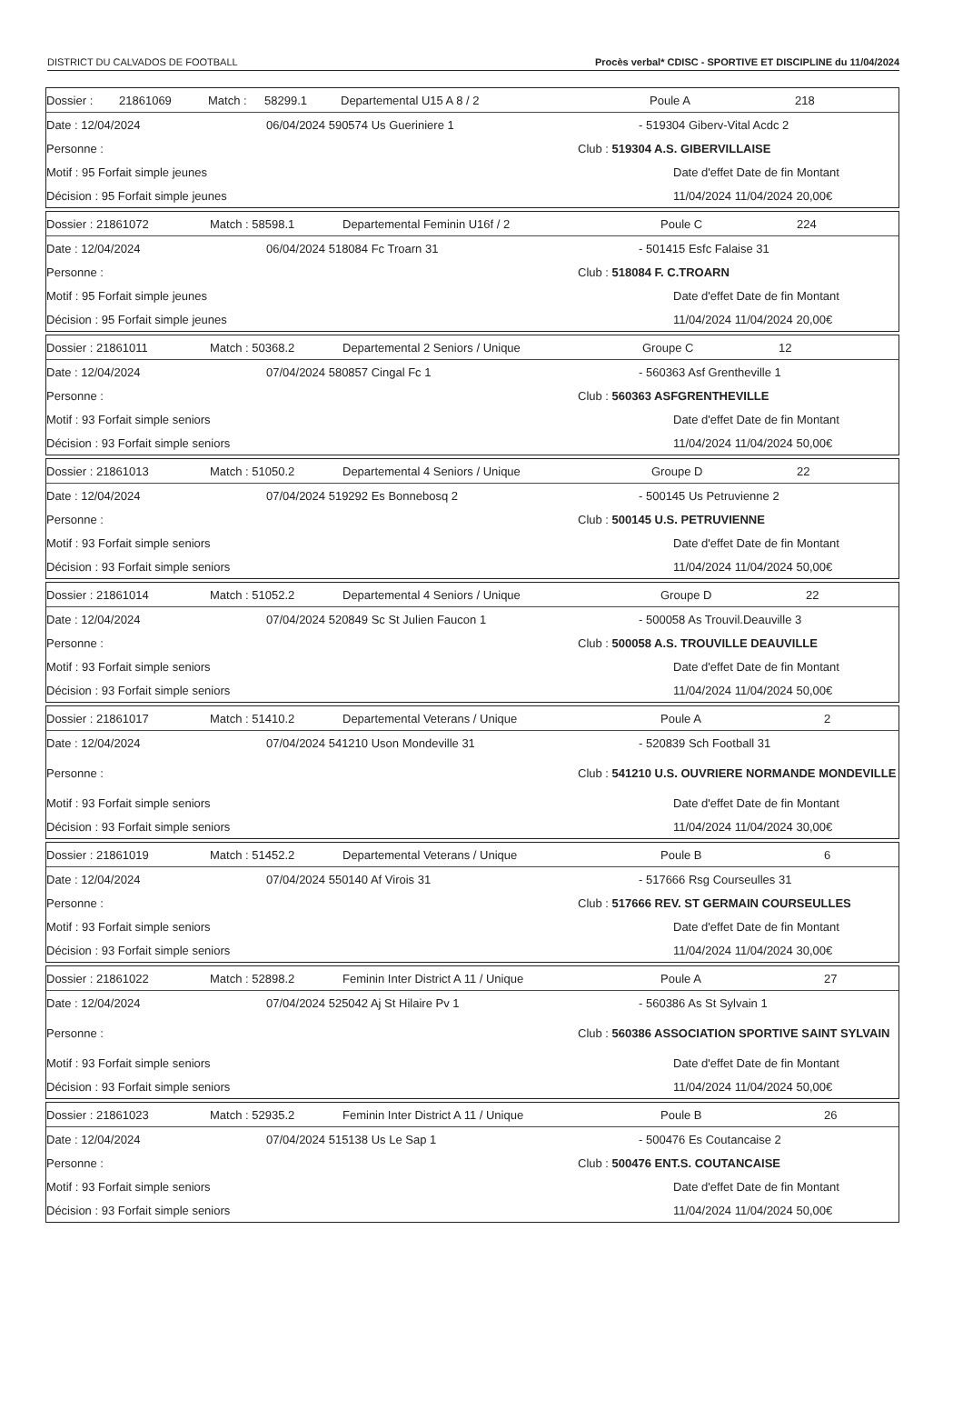DISTRICT DU CALVADOS DE FOOTBALL Procès verbal* CDISC - SPORTIVE ET DISCIPLINE du 11/04/2024
Dossier : 21861069 Match : 58299.1 Departemental U15 A 8 / 2 Poule A 218
Date : 12/04/2024 06/04/2024 590574 Us Gueriniere 1 - 519304 Giberv-Vital Acdc 2
Personne : Club : 519304 A.S. GIBERVILLAISE
Motif : 95 Forfait simple jeunes Date d'effet Date de fin Montant
Décision : 95 Forfait simple jeunes 11/04/2024 11/04/2024 20,00€
Dossier : 21861072 Match : 58598.1 Departemental Feminin U16f / 2 Poule C 224
Date : 12/04/2024 06/04/2024 518084 Fc Troarn 31 - 501415 Esfc Falaise 31
Personne : Club : 518084 F. C.TROARN
Motif : 95 Forfait simple jeunes Date d'effet Date de fin Montant
Décision : 95 Forfait simple jeunes 11/04/2024 11/04/2024 20,00€
Dossier : 21861011 Match : 50368.2 Departemental 2 Seniors / Unique Groupe C 12
Date : 12/04/2024 07/04/2024 580857 Cingal Fc 1 - 560363 Asf Grentheville 1
Personne : Club : 560363 ASFGRENTHEVILLE
Motif : 93 Forfait simple seniors Date d'effet Date de fin Montant
Décision : 93 Forfait simple seniors 11/04/2024 11/04/2024 50,00€
Dossier : 21861013 Match : 51050.2 Departemental 4 Seniors / Unique Groupe D 22
Date : 12/04/2024 07/04/2024 519292 Es Bonnebosq 2 - 500145 Us Petruvienne 2
Personne : Club : 500145 U.S. PETRUVIENNE
Motif : 93 Forfait simple seniors Date d'effet Date de fin Montant
Décision : 93 Forfait simple seniors 11/04/2024 11/04/2024 50,00€
Dossier : 21861014 Match : 51052.2 Departemental 4 Seniors / Unique Groupe D 22
Date : 12/04/2024 07/04/2024 520849 Sc St Julien Faucon 1 - 500058 As Trouvil.Deauville 3
Personne : Club : 500058 A.S. TROUVILLE DEAUVILLE
Motif : 93 Forfait simple seniors Date d'effet Date de fin Montant
Décision : 93 Forfait simple seniors 11/04/2024 11/04/2024 50,00€
Dossier : 21861017 Match : 51410.2 Departemental Veterans / Unique Poule A 2
Date : 12/04/2024 07/04/2024 541210 Uson Mondeville 31 - 520839 Sch Football 31
Personne : Club : 541210 U.S. OUVRIERE NORMANDE MONDEVILLE
Motif : 93 Forfait simple seniors Date d'effet Date de fin Montant
Décision : 93 Forfait simple seniors 11/04/2024 11/04/2024 30,00€
Dossier : 21861019 Match : 51452.2 Departemental Veterans / Unique Poule B 6
Date : 12/04/2024 07/04/2024 550140 Af Virois 31 - 517666 Rsg Courseulles 31
Personne : Club : 517666 REV. ST GERMAIN COURSEULLES
Motif : 93 Forfait simple seniors Date d'effet Date de fin Montant
Décision : 93 Forfait simple seniors 11/04/2024 11/04/2024 30,00€
Dossier : 21861022 Match : 52898.2 Feminin Inter District A 11 / Unique Poule A 27
Date : 12/04/2024 07/04/2024 525042 Aj St Hilaire Pv 1 - 560386 As St Sylvain 1
Personne : Club : 560386 ASSOCIATION SPORTIVE SAINT SYLVAIN
Motif : 93 Forfait simple seniors Date d'effet Date de fin Montant
Décision : 93 Forfait simple seniors 11/04/2024 11/04/2024 50,00€
Dossier : 21861023 Match : 52935.2 Feminin Inter District A 11 / Unique Poule B 26
Date : 12/04/2024 07/04/2024 515138 Us Le Sap 1 - 500476 Es Coutancaise 2
Personne : Club : 500476 ENT.S. COUTANCAISE
Motif : 93 Forfait simple seniors Date d'effet Date de fin Montant
Décision : 93 Forfait simple seniors 11/04/2024 11/04/2024 50,00€